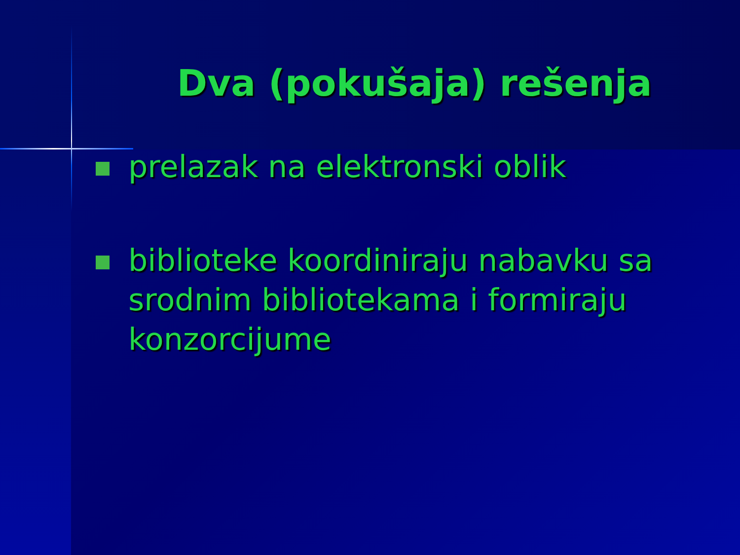Dva (pokušaja) rešenja
prelazak na elektronski oblik
biblioteke koordiniraju nabavku sa srodnim bibliotekama i formiraju konzorcijume